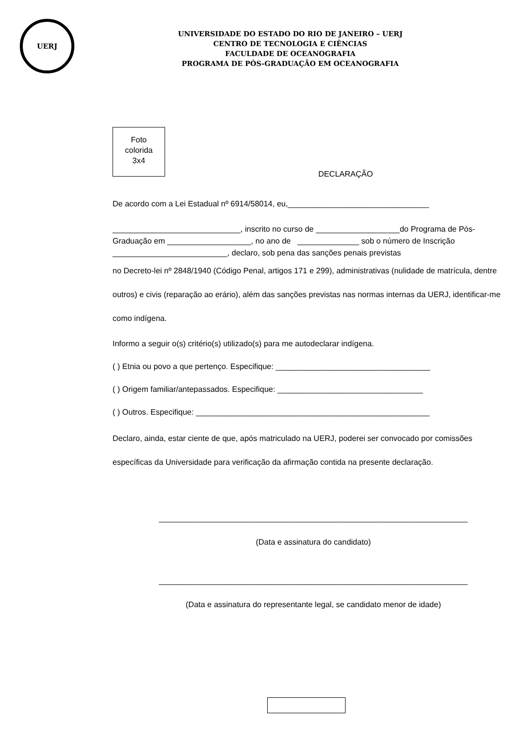UERJ
UNIVERSIDADE DO ESTADO DO RIO DE JANEIRO – UERJ
CENTRO DE TECNOLOGIA E CIÊNCIAS
FACULDADE DE OCEANOGRAFIA
PROGRAMA DE PÓS-GRADUAÇÃO EM OCEANOGRAFIA
Foto
colorida
3x4
DECLARAÇÃO
De acordo com a Lei Estadual nº 6914/58014, eu,________________________________
_____________________________, inscrito no curso de ___________________do Programa de Pós-Graduação em ___________________, no ano de ______________ sob o número de Inscrição __________________________, declaro, sob pena das sanções penais previstas
no Decreto-lei nº 2848/1940 (Código Penal, artigos 171 e 299), administrativas (nulidade de matrícula, dentre outros) e civis (reparação ao erário), além das sanções previstas nas normas internas da UERJ, identificar-me como indígena.
Informo a seguir o(s) critério(s) utilizado(s) para me autodeclarar indígena.
( ) Etnia ou povo a que pertenço. Especifique: ___________________________________
( ) Origem familiar/antepassados. Especifique: _________________________________
( ) Outros. Especifique: _____________________________________________________
Declaro, ainda, estar ciente de que, após matriculado na UERJ, poderei ser convocado por comissões específicas da Universidade para verificação da afirmação contida na presente declaração.
______________________________________________________________________
(Data e assinatura do candidato)
______________________________________________________________________
(Data e assinatura do representante legal, se candidato menor de idade)